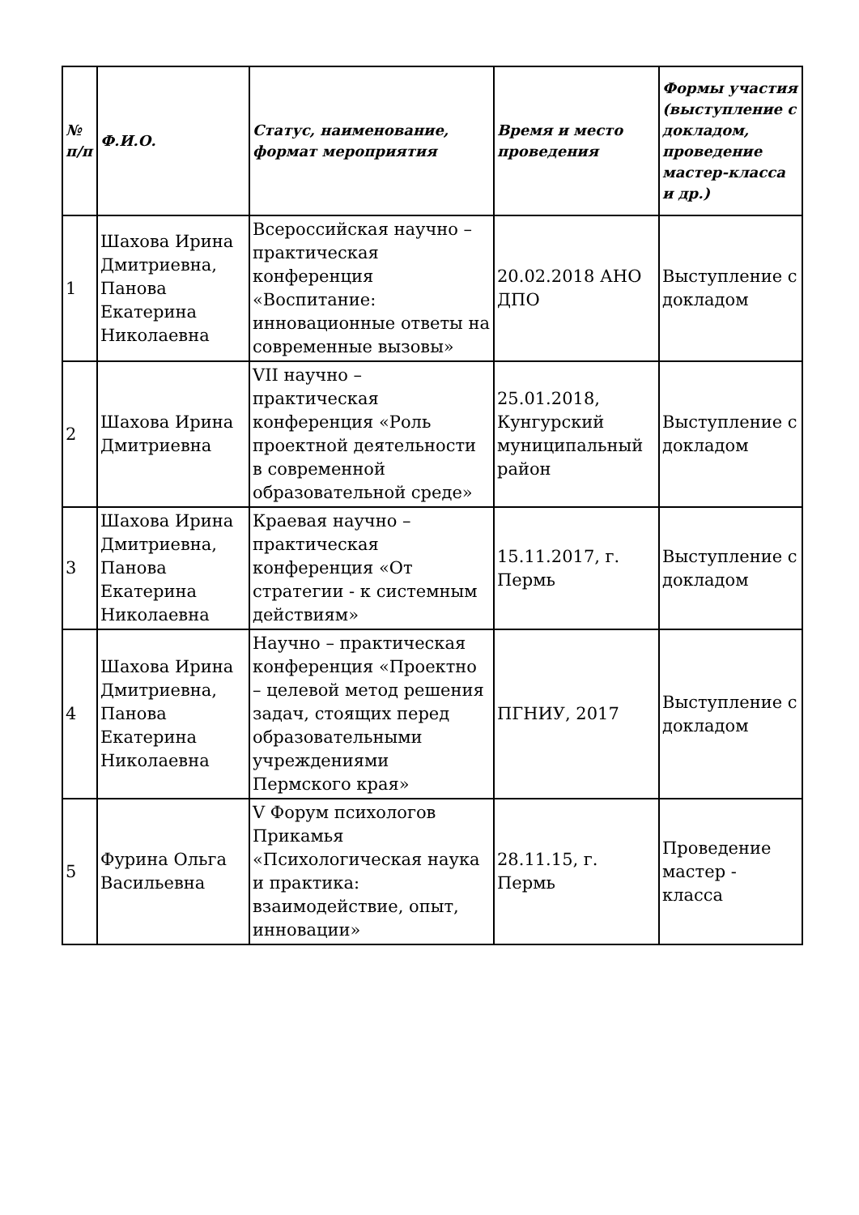| № п/п | Ф.И.О. | Статус, наименование, формат мероприятия | Время и место проведения | Формы участия (выступление с докладом, проведение мастер-класса и др.) |
| --- | --- | --- | --- | --- |
| 1 | Шахова Ирина Дмитриевна, Панова Екатерина Николаевна | Всероссийская научно – практическая конференция «Воспитание: инновационные ответы на современные вызовы» | 20.02.2018 АНО ДПО | Выступление с докладом |
| 2 | Шахова Ирина Дмитриевна | VII научно – практическая конференция «Роль проектной деятельности в современной образовательной среде» | 25.01.2018, Кунгурский муниципальный район | Выступление с докладом |
| 3 | Шахова Ирина Дмитриевна, Панова Екатерина Николаевна | Краевая научно – практическая конференция «От стратегии - к системным действиям» | 15.11.2017, г. Пермь | Выступление с докладом |
| 4 | Шахова Ирина Дмитриевна, Панова Екатерина Николаевна | Научно – практическая конференция «Проектно – целевой метод решения задач, стоящих перед образовательными учреждениями Пермского края» | ПГНИУ, 2017 | Выступление с докладом |
| 5 | Фурина Ольга Васильевна | V Форум психологов Прикамья «Психологическая наука и практика: взаимодействие, опыт, инновации» | 28.11.15, г. Пермь | Проведение мастер - класса |